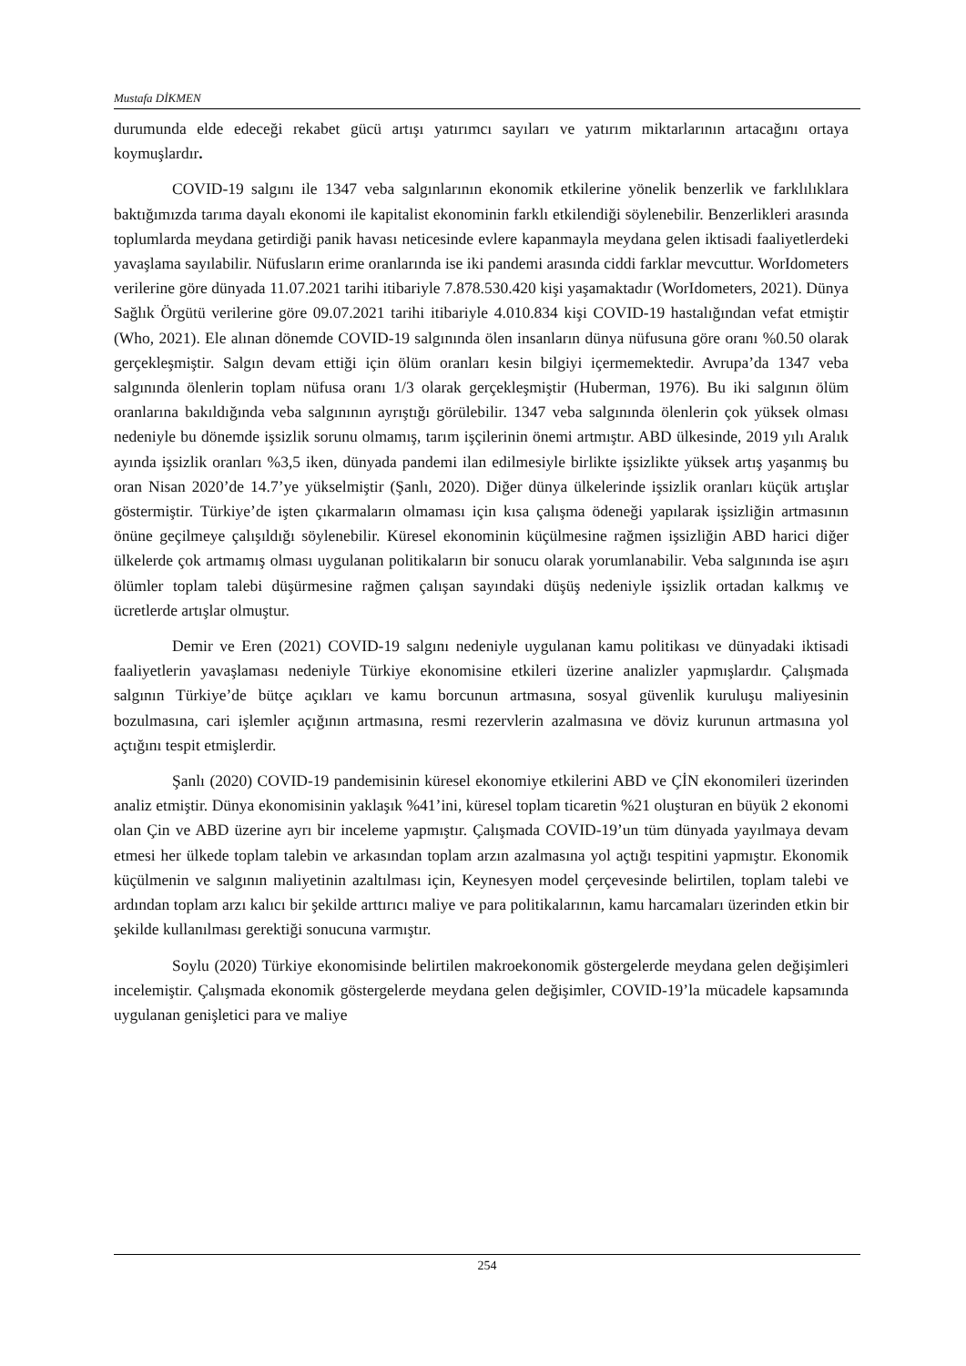Mustafa DİKMEN
durumunda elde edeceği rekabet gücü artışı yatırımcı sayıları ve yatırım miktarlarının artacağını ortaya koymuşlardır.
COVID-19 salgını ile 1347 veba salgınlarının ekonomik etkilerine yönelik benzerlik ve farklılıklara baktığımızda tarıma dayalı ekonomi ile kapitalist ekonominin farklı etkilendiği söylenebilir. Benzerlikleri arasında toplumlarda meydana getirdiği panik havası neticesinde evlere kapanmayla meydana gelen iktisadi faaliyetlerdeki yavaşlama sayılabilir. Nüfusların erime oranlarında ise iki pandemi arasında ciddi farklar mevcuttur. WorIdometers verilerine göre dünyada 11.07.2021 tarihi itibariyle 7.878.530.420 kişi yaşamaktadır (WorIdometers, 2021). Dünya Sağlık Örgütü verilerine göre 09.07.2021 tarihi itibariyle 4.010.834 kişi COVID-19 hastalığından vefat etmiştir (Who, 2021). Ele alınan dönemde COVID-19 salgınında ölen insanların dünya nüfusuna göre oranı %0.50 olarak gerçekleşmiştir. Salgın devam ettiği için ölüm oranları kesin bilgiyi içermemektedir. Avrupa’da 1347 veba salgınında ölenlerin toplam nüfusa oranı 1/3 olarak gerçekleşmiştir (Huberman, 1976). Bu iki salgının ölüm oranlarına bakıldığında veba salgınının ayrıştığı görülebilir. 1347 veba salgınında ölenlerin çok yüksek olması nedeniyle bu dönemde işsizlik sorunu olmamış, tarım işçilerinin önemi artmıştır. ABD ülkesinde, 2019 yılı Aralık ayında işsizlik oranları %3,5 iken, dünyada pandemi ilan edilmesiyle birlikte işsizlikte yüksek artış yaşanmış bu oran Nisan 2020’de 14.7’ye yükselmiştir (Şanlı, 2020). Diğer dünya ülkelerinde işsizlik oranları küçük artışlar göstermiştir. Türkiye’de işten çıkarmaların olmaması için kısa çalışma ödeneği yapılarak işsizliğin artmasının önüne geçilmeye çalışıldığı söylenebilir. Küresel ekonominin küçülmesine rağmen işsizliğin ABD harici diğer ülkelerde çok artmamış olması uygulanan politikaların bir sonucu olarak yorumlanabilir. Veba salgınında ise aşırı ölümler toplam talebi düşürmesine rağmen çalışan sayındaki düşüş nedeniyle işsizlik ortadan kalkmış ve ücretlerde artışlar olmuştur.
Demir ve Eren (2021) COVID-19 salgını nedeniyle uygulanan kamu politikası ve dünyadaki iktisadi faaliyetlerin yavaşlaması nedeniyle Türkiye ekonomisine etkileri üzerine analizler yapmışlardır. Çalışmada salgının Türkiye’de bütçe açıkları ve kamu borcunun artmasına, sosyal güvenlik kuruluşu maliyesinin bozulmasına, cari işlemler açığının artmasına, resmi rezervlerin azalmasına ve döviz kurunun artmasına yol açtığını tespit etmişlerdir.
Şanlı (2020) COVID-19 pandemisinin küresel ekonomiye etkilerini ABD ve ÇİN ekonomileri üzerinden analiz etmiştir. Dünya ekonomisinin yaklaşık %41’ini, küresel toplam ticaretin %21 oluşturan en büyük 2 ekonomi olan Çin ve ABD üzerine ayrı bir inceleme yapmıştır. Çalışmada COVID-19’un tüm dünyada yayılmaya devam etmesi her ülkede toplam talebin ve arkasından toplam arzın azalmasına yol açtığı tespitini yapmıştır. Ekonomik küçülmenin ve salgının maliyetinin azaltılması için, Keynesyen model çerçevesinde belirtilen, toplam talebi ve ardından toplam arzı kalıcı bir şekilde arttırıcı maliye ve para politikalarının, kamu harcamaları üzerinden etkin bir şekilde kullanılması gerektiği sonucuna varmıştır.
Soylu (2020) Türkiye ekonomisinde belirtilen makroekonomik göstergelerde meydana gelen değişimleri incelemiştir. Çalışmada ekonomik göstergelerde meydana gelen değişimler, COVID-19’la mücadele kapsamında uygulanan genişletici para ve maliye
254